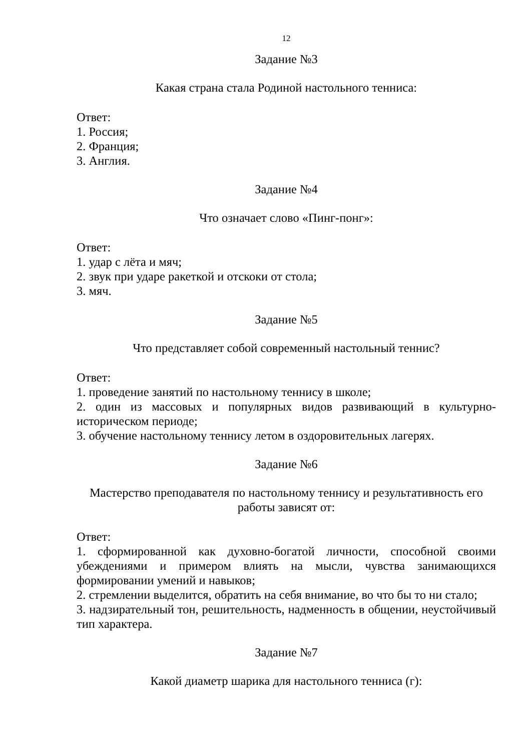12
Задание №3
Какая страна стала Родиной настольного тенниса:
Ответ:
1. Россия;
2. Франция;
3. Англия.
Задание №4
Что означает слово «Пинг-понг»:
Ответ:
1. удар с лёта и мяч;
2. звук при ударе ракеткой и отскоки от стола;
3. мяч.
Задание №5
Что представляет собой современный настольный теннис?
Ответ:
1. проведение занятий по настольному теннису в школе;
2. один из массовых и популярных видов развивающий в культурно-историческом периоде;
3. обучение настольному теннису летом в оздоровительных лагерях.
Задание №6
Мастерство преподавателя по настольному теннису и результативность его работы зависят от:
Ответ:
1. сформированной как духовно-богатой личности, способной своими убеждениями и примером влиять на мысли, чувства занимающихся формировании умений и навыков;
2. стремлении выделится, обратить на себя внимание, во что бы то ни стало;
3. надзирательный тон, решительность, надменность в общении, неустойчивый тип характера.
Задание №7
Какой диаметр шарика для настольного тенниса (г):